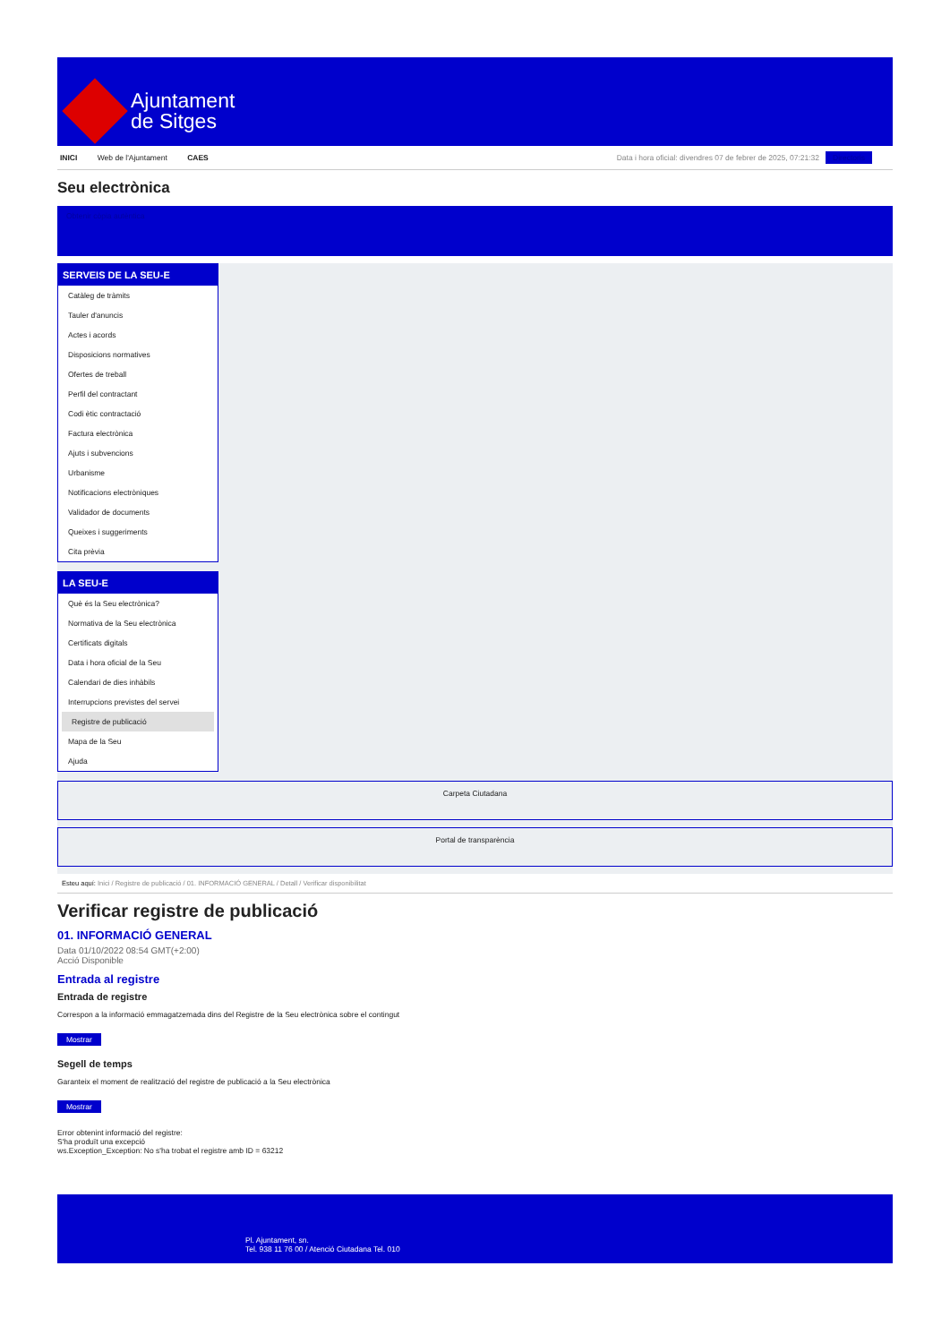Ajuntament
de Sitges
INICI Web de l'Ajuntament CAES Data i hora oficial: divendres 07 de febrer de 2025, 07:21:32 Directoris
Seu electrònica
Obtenir còpia autèntica
SERVEIS DE LA SEU-E
Catàleg de tràmits
Tauler d'anuncis
Actes i acords
Disposicions normatives
Ofertes de treball
Perfil del contractant
Codi ètic contractació
Factura electrònica
Ajuts i subvencions
Urbanisme
Notificacions electròniques
Validador de documents
Queixes i suggeriments
Cita prèvia
LA SEU-E
Què és la Seu electrònica?
Normativa de la Seu electrònica
Certificats digitals
Data i hora oficial de la Seu
Calendari de dies inhàbils
Interrupcions previstes del servei
Registre de publicació
Mapa de la Seu
Ajuda
Carpeta Ciutadana
Portal de transparència
Esteu aquí: Inici / Registre de publicació / 01. INFORMACIÓ GENERAL / Detall / Verificar disponibilitat
Verificar registre de publicació
01. INFORMACIÓ GENERAL
Data 01/10/2022 08:54 GMT(+2:00)
Acció Disponible
Entrada al registre
Entrada de registre
Correspon a la informació emmagatzemada dins del Registre de la Seu electrònica sobre el contingut
Mostrar
Segell de temps
Garanteix el moment de realització del registre de publicació a la Seu electrònica
Mostrar
Error obtenint informació del registre:
S'ha produït una excepció
ws.Exception_Exception: No s'ha trobat el registre amb ID = 63212
Pl. Ajuntament, sn.
Tel. 938 11 76 00 / Atenció Ciutadana Tel. 010